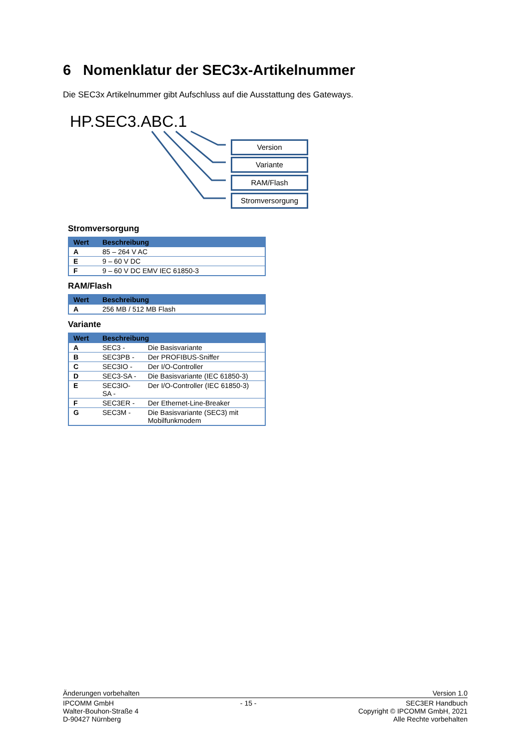6 Nomenklatur der SEC3x-Artikelnummer
Die SEC3x Artikelnummer gibt Aufschluss auf die Ausstattung des Gateways.
HP.SEC3.ABC.1
Version
Variante
RAM/Flash
Stromversorgung
Stromversorgung
| Wert | Beschreibung |
| --- | --- |
| A | 85 – 264 V AC |
| E | 9 – 60 V DC |
| F | 9 – 60 V DC EMV IEC 61850-3 |
RAM/Flash
| Wert | Beschreibung |
| --- | --- |
| A | 256 MB / 512 MB Flash |
Variante
| Wert | Beschreibung | |
| --- | --- | --- |
| A | SEC3 - | Die Basisvariante |
| B | SEC3PB - | Der PROFIBUS-Sniffer |
| C | SEC3IO - | Der I/O-Controller |
| D | SEC3-SA - | Die Basisvariante (IEC 61850-3) |
| E | SEC3IO-SA - | Der I/O-Controller (IEC 61850-3) |
| F | SEC3ER - | Der Ethernet-Line-Breaker |
| G | SEC3M - | Die Basisvariante (SEC3) mit Mobilfunkmodem |
Änderungen vorbehalten Version 1.0
IPCOMM GmbH
Walter-Bouhon-Straße 4
D-90427 Nürnberg - 15 - SEC3ER Handbuch
Copyright © IPCOMM GmbH, 2021
Alle Rechte vorbehalten